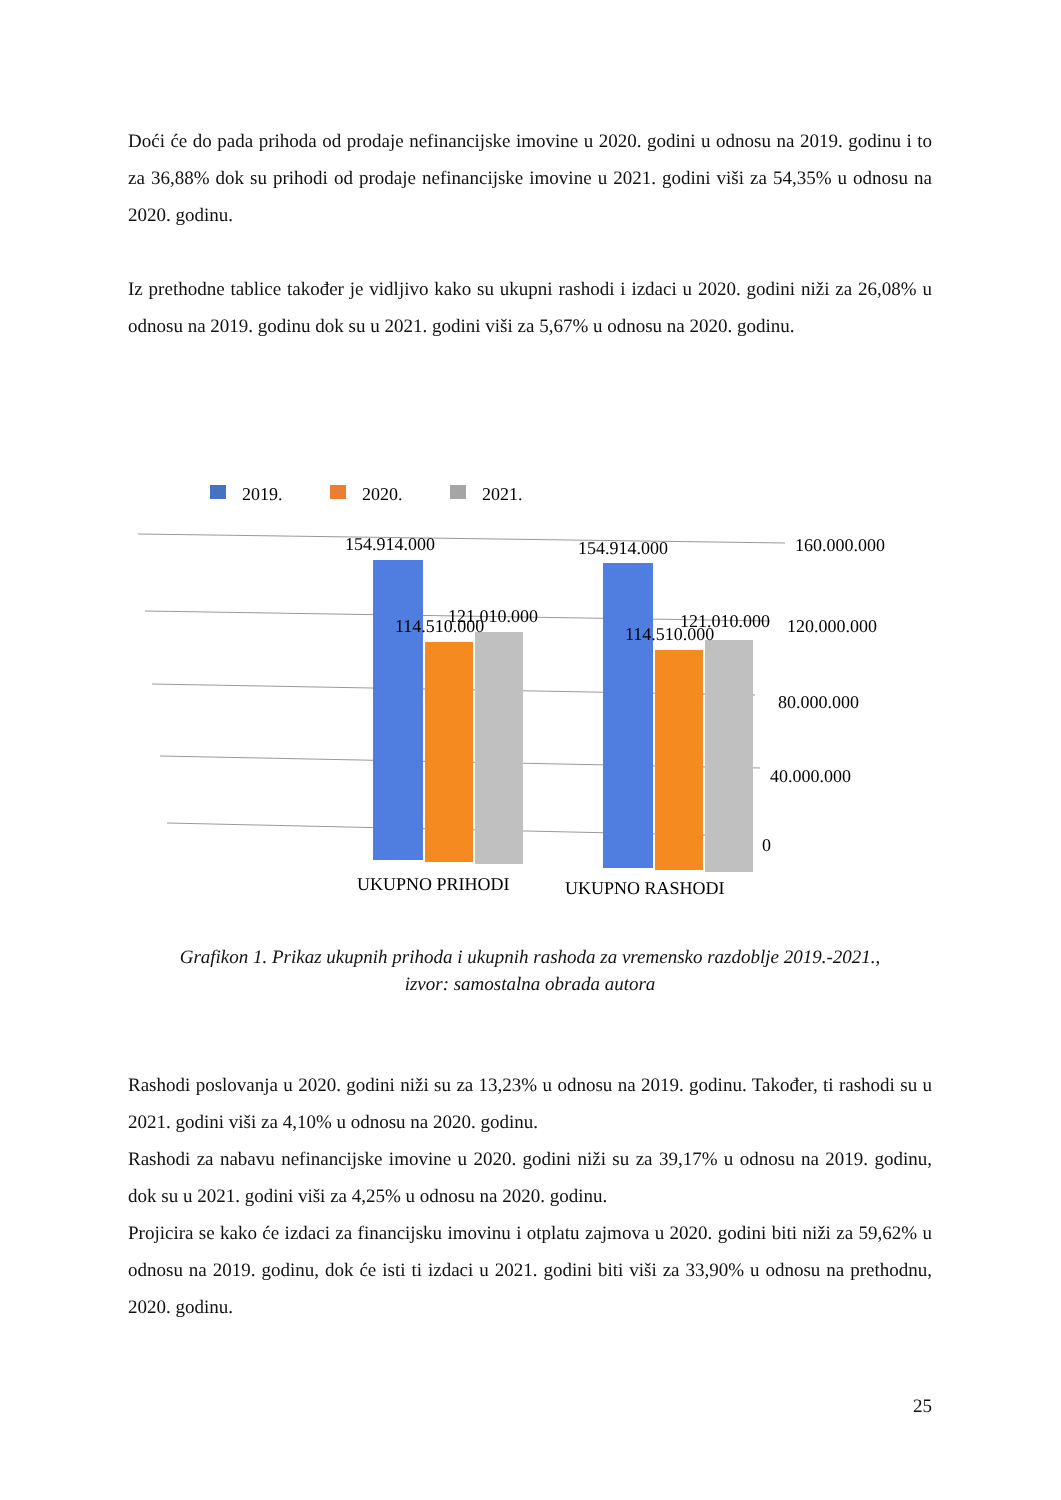Doći će do pada prihoda od prodaje nefinancijske imovine u 2020. godini u odnosu na 2019. godinu i to za 36,88% dok su prihodi od prodaje nefinancijske imovine u 2021. godini viši za 54,35% u odnosu na 2020. godinu.
Iz prethodne tablice također je vidljivo kako su ukupni rashodi i izdaci u 2020. godini niži za 26,08% u odnosu na 2019. godinu dok su u 2021. godini viši za 5,67% u odnosu na 2020. godinu.
2019.
2020.
2021.
154.914.000
154.914.000
114.510.000
121.010.000
114.510.000
121.010.000
160.000.000
120.000.000
80.000.000
40.000.000
0
UKUPNO PRIHODI
UKUPNO RASHODI
Grafikon 1. Prikaz ukupnih prihoda i ukupnih rashoda za vremensko razdoblje 2019.-2021.,
izvor: samostalna obrada autora
Rashodi poslovanja u 2020. godini niži su za 13,23% u odnosu na 2019. godinu. Također, ti rashodi su u 2021. godini viši za 4,10% u odnosu na 2020. godinu.
Rashodi za nabavu nefinancijske imovine u 2020. godini niži su za 39,17% u odnosu na 2019. godinu, dok su u 2021. godini viši za 4,25% u odnosu na 2020. godinu.
Projicira se kako će izdaci za financijsku imovinu i otplatu zajmova u 2020. godini biti niži za 59,62% u odnosu na 2019. godinu, dok će isti ti izdaci u 2021. godini biti viši za 33,90% u odnosu na prethodnu, 2020. godinu.
25